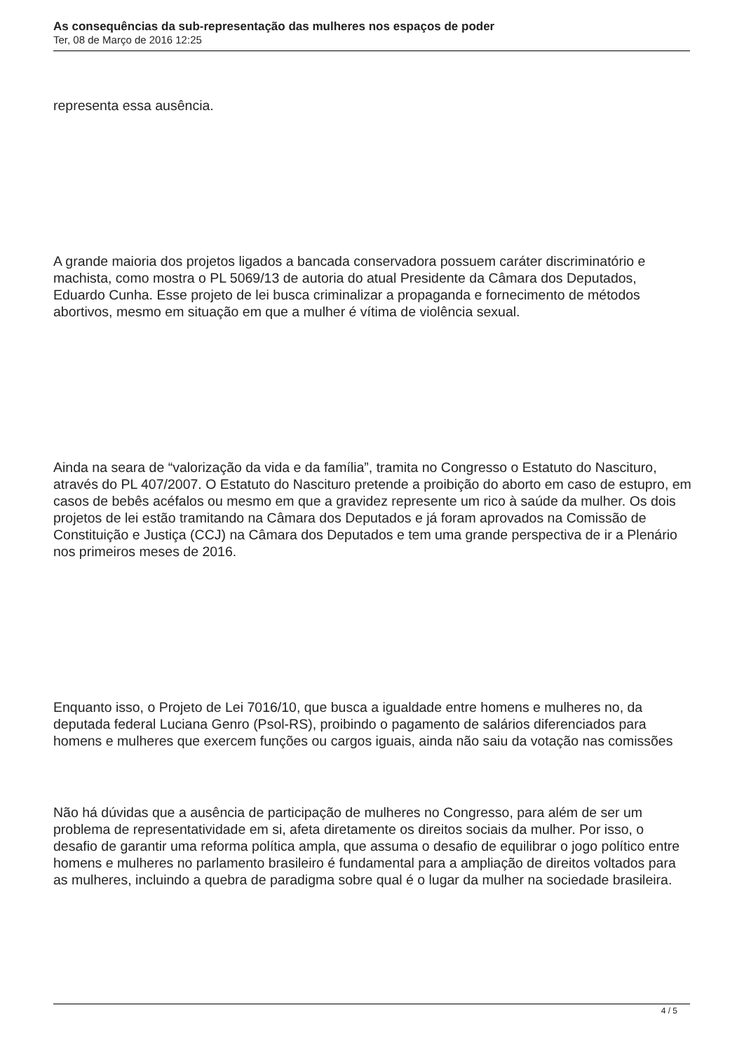As consequências da sub-representação das mulheres nos espaços de poder
Ter, 08 de Março de 2016 12:25
representa essa ausência.
A grande maioria dos projetos ligados a bancada conservadora possuem caráter discriminatório e machista, como mostra o PL 5069/13 de autoria do atual Presidente da Câmara dos Deputados, Eduardo Cunha. Esse projeto de lei busca criminalizar a propaganda e fornecimento de métodos abortivos, mesmo em situação em que a mulher é vítima de violência sexual.
Ainda na seara de “valorização da vida e da família”, tramita no Congresso o Estatuto do Nascituro, através do PL 407/2007. O Estatuto do Nascituro pretende a proibição do aborto em caso de estupro, em casos de bebês acéfalos ou mesmo em que a gravidez represente um rico à saúde da mulher. Os dois projetos de lei estão tramitando na Câmara dos Deputados e já foram aprovados na Comissão de Constituição e Justiça (CCJ) na Câmara dos Deputados e tem uma grande perspectiva de ir a Plenário nos primeiros meses de 2016.
Enquanto isso, o Projeto de Lei 7016/10, que busca a igualdade entre homens e mulheres no, da deputada federal Luciana Genro (Psol-RS), proibindo o pagamento de salários diferenciados para homens e mulheres que exercem funções ou cargos iguais, ainda não saiu da votação nas comissões
Não há dúvidas que a ausência de participação de mulheres no Congresso, para além de ser um problema de representatividade em si, afeta diretamente os direitos sociais da mulher. Por isso, o desafio de garantir uma reforma política ampla, que assuma o desafio de equilibrar o jogo político entre homens e mulheres no parlamento brasileiro é fundamental para a ampliação de direitos voltados para as mulheres, incluindo a quebra de paradigma sobre qual é o lugar da mulher na sociedade brasileira.
4 / 5